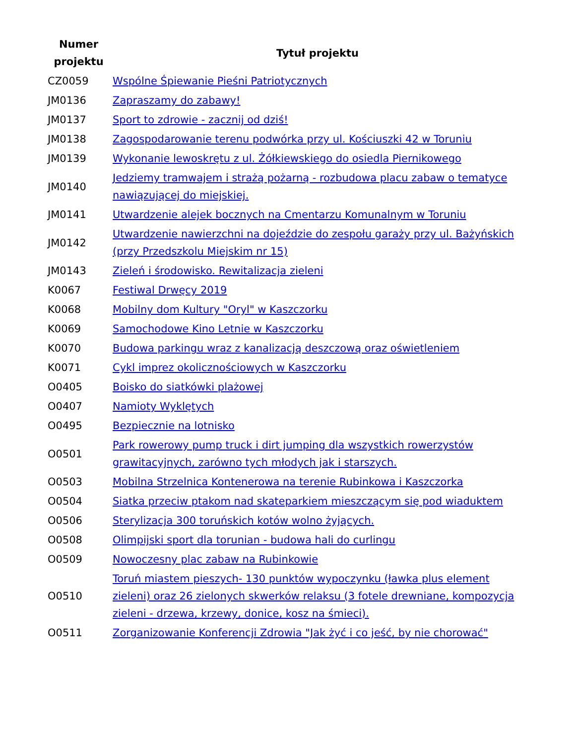| Numer projektu | Tytuł projektu |
| --- | --- |
| CZ0059 | Wspólne Śpiewanie Pieśni Patriotycznych |
| JM0136 | Zapraszamy do zabawy! |
| JM0137 | Sport to zdrowie - zacznij od dziś! |
| JM0138 | Zagospodarowanie terenu podwórka przy ul. Kościuszki 42 w Toruniu |
| JM0139 | Wykonanie lewoskrętu z ul. Żółkiewskiego do osiedla Piernikowego |
| JM0140 | Jedziemy tramwajem i strażą pożarną - rozbudowa placu zabaw o tematyce nawiązującej do miejskiej. |
| JM0141 | Utwardzenie alejek bocznych na Cmentarzu Komunalnym w Toruniu |
| JM0142 | Utwardzenie nawierzchni na dojeździe do zespołu garaży przy ul. Bażyńskich (przy Przedszkolu Miejskim nr 15) |
| JM0143 | Zieleń i środowisko. Rewitalizacja zieleni |
| K0067 | Festiwal Drwęcy 2019 |
| K0068 | Mobilny dom Kultury "Oryl" w Kaszczorku |
| K0069 | Samochodowe Kino Letnie w Kaszczorku |
| K0070 | Budowa parkingu wraz z kanalizacją deszczową oraz oświetleniem |
| K0071 | Cykl imprez okolicznościowych w Kaszczorku |
| O0405 | Boisko do siatkówki plażowej |
| O0407 | Namioty Wyklętych |
| O0495 | Bezpiecznie na lotnisko |
| O0501 | Park rowerowy pump truck i dirt jumping dla wszystkich rowerzystów grawitacyjnych, zarówno tych młodych jak i starszych. |
| O0503 | Mobilna Strzelnica Kontenerowa na terenie Rubinkowa i Kaszczorka |
| O0504 | Siatka przeciw ptakom nad skateparkiem mieszczącym się pod wiaduktem |
| O0506 | Sterylizacja 300 toruńskich kotów wolno żyjących. |
| O0508 | Olimpijski sport dla torunian - budowa hali do curlingu |
| O0509 | Nowoczesny plac zabaw na Rubinkowie |
| O0510 | Toruń miastem pieszych- 130 punktów wypoczynku (ławka plus element zieleni) oraz 26 zielonych skwerków relaksu (3 fotele drewniane, kompozycja zieleni - drzewa, krzewy, donice, kosz na śmieci). |
| O0511 | Zorganizowanie Konferencji Zdrowia "Jak żyć i co jeść, by nie chorować" |